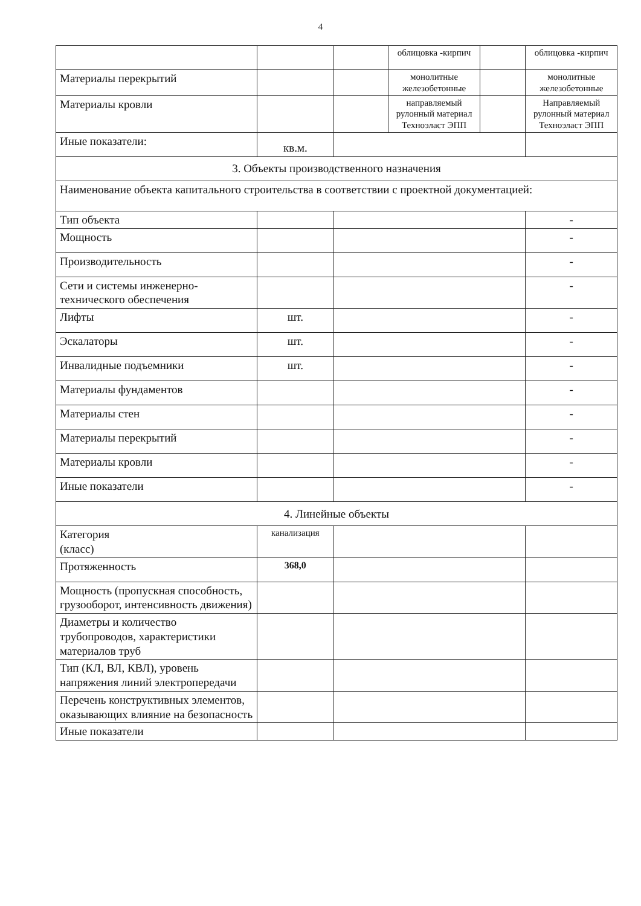4
| | | | облицовка -кирпич | | облицовка -кирпич |
| Материалы перекрытий | | | монолитные железобетонные | | монолитные железобетонные |
| Материалы кровли | | | направляемый рулонный материал Техноэласт ЭПП | | Направляемый рулонный материал Техноэласт ЭПП |
| Иные показатели: | кв.м. | | | | |
| 3. Объекты производственного назначения | | | | | |
| Наименование объекта капитального строительства в соответствии с проектной документацией: | | | | | |
| Тип объекта | | | | | - |
| Мощность | | | | | - |
| Производительность | | | | | - |
| Сети и системы инженерно-технического обеспечения | | | | | - |
| Лифты | шт. | | | | - |
| Эскалаторы | шт. | | | | - |
| Инвалидные подъемники | шт. | | | | - |
| Материалы фундаментов | | | | | - |
| Материалы стен | | | | | - |
| Материалы перекрытий | | | | | - |
| Материалы кровли | | | | | - |
| Иные показатели | | | | | - |
| 4. Линейные объекты | | | | | |
| Категория (класс) | канализация | | | | |
| Протяженность | 368,0 | | | | |
| Мощность (пропускная способность, грузооборот, интенсивность движения) | | | | | |
| Диаметры и количество трубопроводов, характеристики материалов труб | | | | | |
| Тип (КЛ, ВЛ, КВЛ), уровень напряжения линий электропередачи | | | | | |
| Перечень конструктивных элементов, оказывающих влияние на безопасность | | | | | |
| Иные показатели | | | | | |